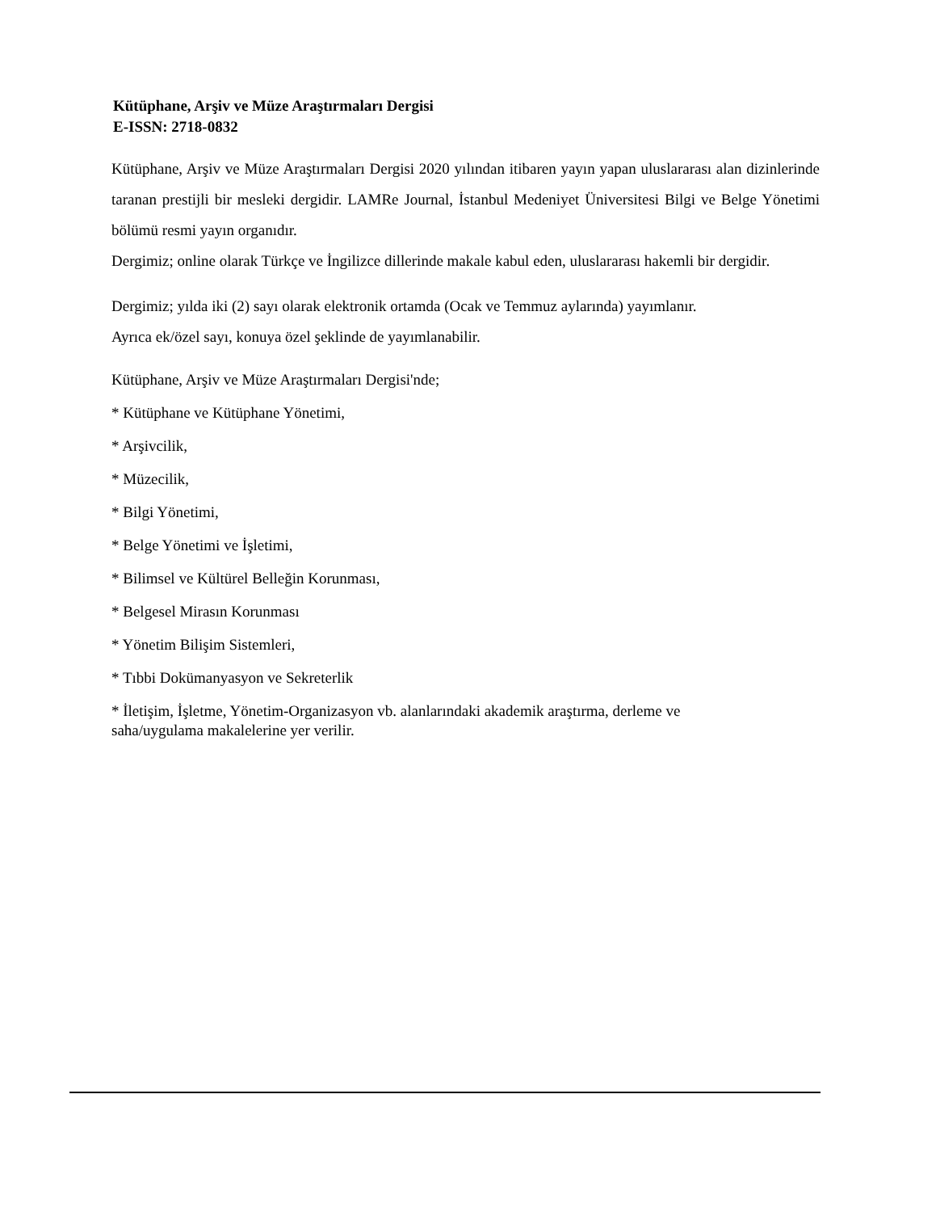Kütüphane, Arşiv ve Müze Araştırmaları Dergisi
E-ISSN: 2718-0832
Kütüphane, Arşiv ve Müze Araştırmaları Dergisi 2020 yılından itibaren yayın yapan uluslararası alan dizinlerinde taranan prestijli bir mesleki dergidir. LAMRe Journal, İstanbul Medeniyet Üniversitesi Bilgi ve Belge Yönetimi bölümü resmi yayın organıdır.
Dergimiz; online olarak Türkçe ve İngilizce dillerinde makale kabul eden, uluslararası hakemli bir dergidir.
Dergimiz; yılda iki (2) sayı olarak elektronik ortamda (Ocak ve Temmuz aylarında) yayımlanır.
Ayrıca ek/özel sayı, konuya özel şeklinde de yayımlanabilir.
Kütüphane, Arşiv ve Müze Araştırmaları Dergisi'nde;
* Kütüphane ve Kütüphane Yönetimi,
* Arşivcilik,
* Müzecilik,
* Bilgi Yönetimi,
* Belge Yönetimi ve İşletimi,
* Bilimsel ve Kültürel Belleğin Korunması,
* Belgesel Mirasın Korunması
* Yönetim Bilişim Sistemleri,
* Tıbbi Dokümanyasyon ve Sekreterlik
* İletişim, İşletme, Yönetim-Organizasyon vb. alanlarındaki akademik araştırma, derleme ve
saha/uygulama makalelerine yer verilir.